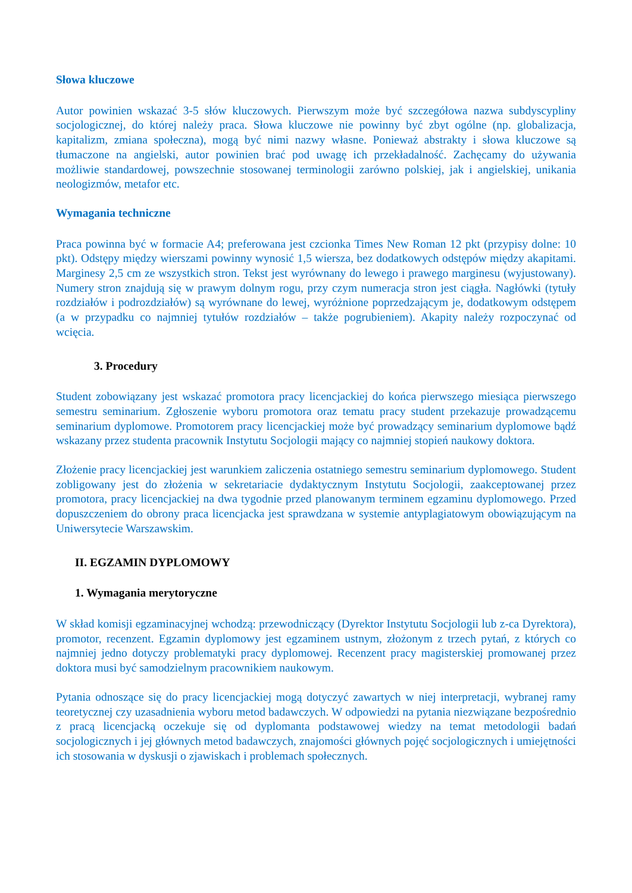Słowa kluczowe
Autor powinien wskazać 3-5 słów kluczowych. Pierwszym może być szczegółowa nazwa subdyscypliny socjologicznej, do której należy praca. Słowa kluczowe nie powinny być zbyt ogólne (np. globalizacja, kapitalizm, zmiana społeczna), mogą być nimi nazwy własne. Ponieważ abstrakty i słowa kluczowe są tłumaczone na angielski, autor powinien brać pod uwagę ich przekładalność. Zachęcamy do używania możliwie standardowej, powszechnie stosowanej terminologii zarówno polskiej, jak i angielskiej, unikania neologizmów, metafor etc.
Wymagania techniczne
Praca powinna być w formacie A4; preferowana jest czcionka Times New Roman 12 pkt (przypisy dolne: 10 pkt). Odstępy między wierszami powinny wynosić 1,5 wiersza, bez dodatkowych odstępów między akapitami. Marginesy 2,5 cm ze wszystkich stron. Tekst jest wyrównany do lewego i prawego marginesu (wyjustowany). Numery stron znajdują się w prawym dolnym rogu, przy czym numeracja stron jest ciągła. Nagłówki (tytuły rozdziałów i podrozdziałów) są wyrównane do lewej, wyróżnione poprzedzającym je, dodatkowym odstępem (a w przypadku co najmniej tytułów rozdziałów – także pogrubieniem). Akapity należy rozpoczynać od wcięcia.
3. Procedury
Student zobowiązany jest wskazać promotora pracy licencjackiej do końca pierwszego miesiąca pierwszego semestru seminarium. Zgłoszenie wyboru promotora oraz tematu pracy student przekazuje prowadzącemu seminarium dyplomowe. Promotorem pracy licencjackiej może być prowadzący seminarium dyplomowe bądź wskazany przez studenta pracownik Instytutu Socjologii mający co najmniej stopień naukowy doktora.
Złożenie pracy licencjackiej jest warunkiem zaliczenia ostatniego semestru seminarium dyplomowego. Student zobligowany jest do złożenia w sekretariacie dydaktycznym Instytutu Socjologii, zaakceptowanej przez promotora, pracy licencjackiej na dwa tygodnie przed planowanym terminem egzaminu dyplomowego. Przed dopuszczeniem do obrony praca licencjacka jest sprawdzana w systemie antyplagiatowym obowiązującym na Uniwersytecie Warszawskim.
II. EGZAMIN DYPLOMOWY
1. Wymagania merytoryczne
W skład komisji egzaminacyjnej wchodzą: przewodniczący (Dyrektor Instytutu Socjologii lub z-ca Dyrektora), promotor, recenzent. Egzamin dyplomowy jest egzaminem ustnym, złożonym z trzech pytań, z których co najmniej jedno dotyczy problematyki pracy dyplomowej. Recenzent pracy magisterskiej promowanej przez doktora musi być samodzielnym pracownikiem naukowym.
Pytania odnoszące się do pracy licencjackiej mogą dotyczyć zawartych w niej interpretacji, wybranej ramy teoretycznej czy uzasadnienia wyboru metod badawczych. W odpowiedzi na pytania niezwiązane bezpośrednio z pracą licencjacką oczekuje się od dyplomanta podstawowej wiedzy na temat metodologii badań socjologicznych i jej głównych metod badawczych, znajomości głównych pojęć socjologicznych i umiejętności ich stosowania w dyskusji o zjawiskach i problemach społecznych.